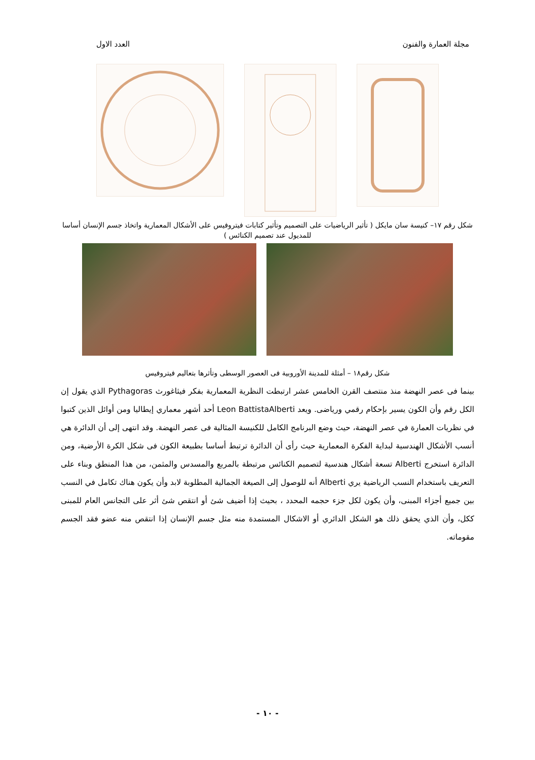مجلة العمارة والفنون العدد الاول
شكل رقم ١٧– كنيسة سان مايكل ( تأثير الرياضيات على التصميم وتأثير كتابات فيتروفيس على الأشكال المعمارية واتخاذ جسم الإنسان أساسا للمديول عند تصميم الكنائس )
شكل رقم١٨ – أمثلة للمدينة الأوروبية فى العصور الوسطى وتأثرها بتعاليم فيتروفيس
بينما فى عصر النهضة منذ منتصف القرن الخامس عشر ارتبطت النظرية المعمارية بفكر فيثاغورث Pythagoras الذي يقول إن الكل رقم وأن الكون يسير بإحكام رقمي ورياضى. ويعد Leon BattistaAlberti أحد أشهر معماري إيطاليا ومن أوائل الذين كتبوا في نظريات العمارة في عصر النهضة، حيث وضع البرنامج الكامل للكنيسة المثالية فى عصر النهضة. وقد انتهى إلى أن الدائرة هي أنسب الأشكال الهندسية لبداية الفكرة المعمارية حيث رأى أن الدائرة ترتبط أساسا بطبيعة الكون فى شكل الكرة الأرضية، ومن الدائرة استخرج Alberti تسعة أشكال هندسية لتصميم الكنائس مرتبطة بالمربع والمسدس والمثمن، من هذا المنطق وبناء على التعريف باستخدام النسب الرياضية يري Alberti أنه للوصول إلى الصيغة الجمالية المطلوبة لابد وأن يكون هناك تكامل في النسب بين جميع أجزاء المبنى، وأن يكون لكل جزء حجمه المحدد ، بحيث إذا أضيف شئ أو انتقص شئ أثر على التجانس العام للمبنى ككل، وأن الذي يحقق ذلك هو الشكل الدائري أو الاشكال المستمدة منه مثل جسم الإنسان إذا انتقص منه عضو فقد الجسم مقوماته.
- ١٠ -